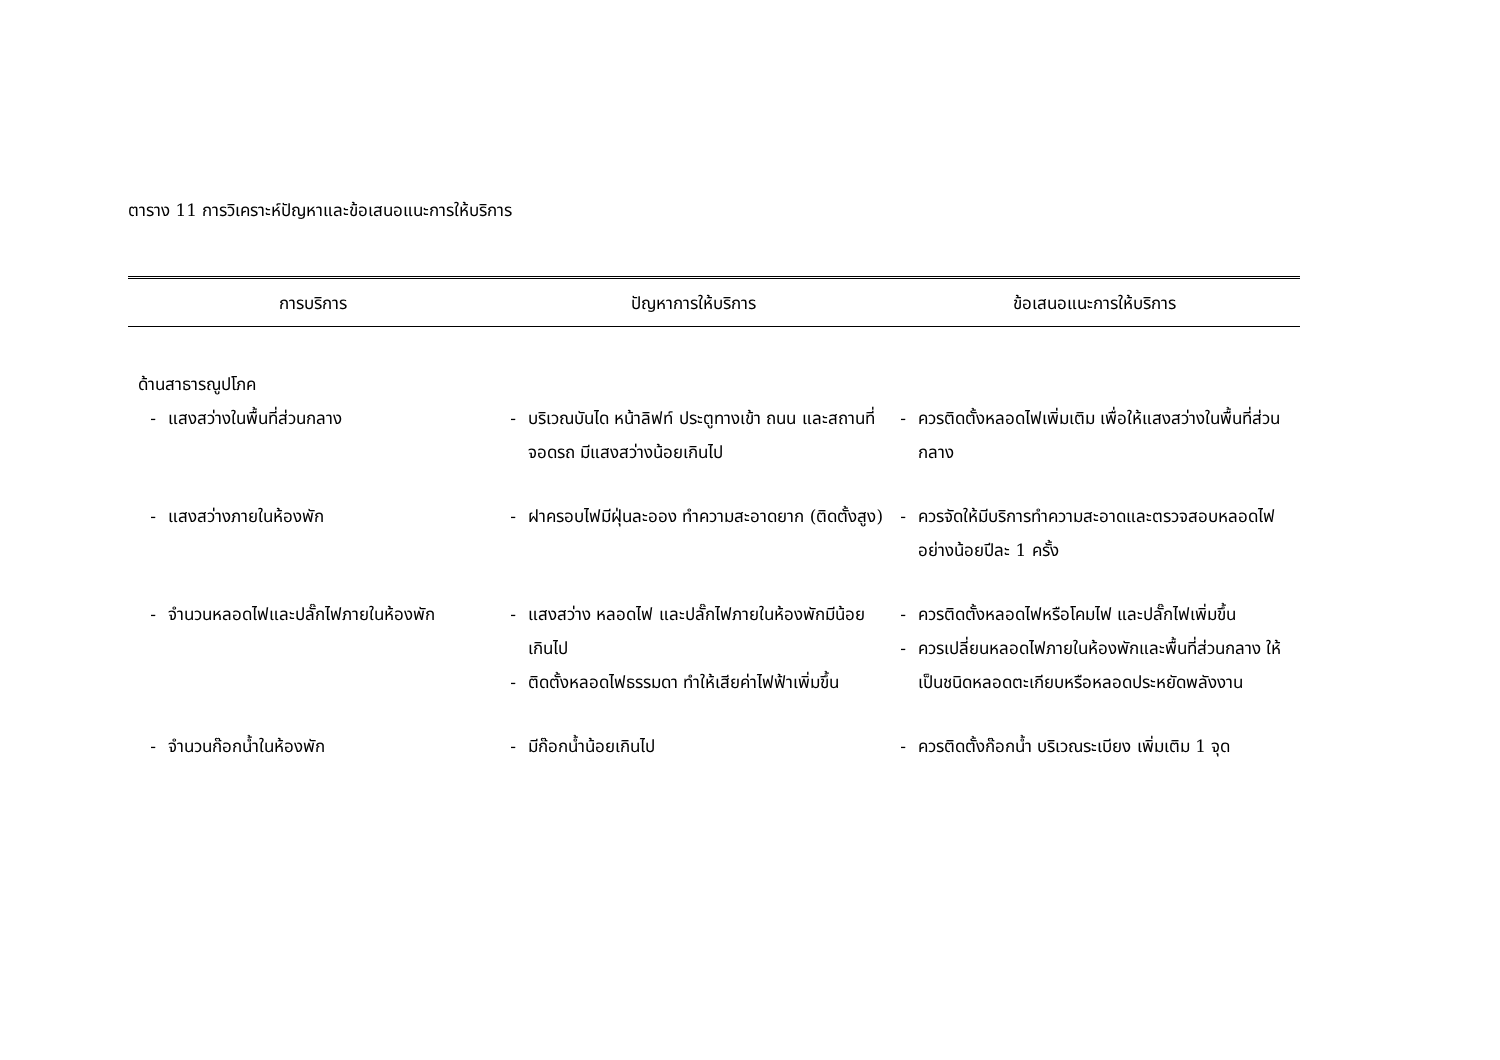ตาราง 11 การวิเคราะห์ปัญหาและข้อเสนอแนะการให้บริการ
| การบริการ | ปัญหาการให้บริการ | ข้อเสนอแนะการให้บริการ |
| --- | --- | --- |
| ด้านสาธารณูปโภค | | |
| - แสงสว่างในพื้นที่ส่วนกลาง | - บริเวณบันได หน้าลิฟท์ ประตูทางเข้า ถนน และสถานที่จอดรถ มีแสงสว่างน้อยเกินไป | - ควรติดตั้งหลอดไฟเพิ่มเติม เพื่อให้แสงสว่างในพื้นที่ส่วนกลาง |
| - แสงสว่างภายในห้องพัก | - ฝาครอบไฟมีฝุ่นละออง ทำความสะอาดยาก (ติดตั้งสูง) | - ควรจัดให้มีบริการทำความสะอาดและตรวจสอบหลอดไฟ อย่างน้อยปีละ 1 ครั้ง |
| - จำนวนหลอดไฟและปลั๊กไฟภายในห้องพัก | - แสงสว่าง หลอดไฟ และปลั๊กไฟภายในห้องพักมีน้อยเกินไป - ติดตั้งหลอดไฟธรรมดา ทำให้เสียค่าไฟฟ้าเพิ่มขึ้น | - ควรติดตั้งหลอดไฟหรือโคมไฟ และปลั๊กไฟเพิ่มขึ้น - ควรเปลี่ยนหลอดไฟภายในห้องพักและพื้นที่ส่วนกลาง ให้เป็นชนิดหลอดตะเกียบหรือหลอดประหยัดพลังงาน |
| - จำนวนก๊อกน้ำในห้องพัก | - มีก๊อกน้ำน้อยเกินไป | - ควรติดตั้งก๊อกน้ำ บริเวณระเบียง เพิ่มเติม 1 จุด |